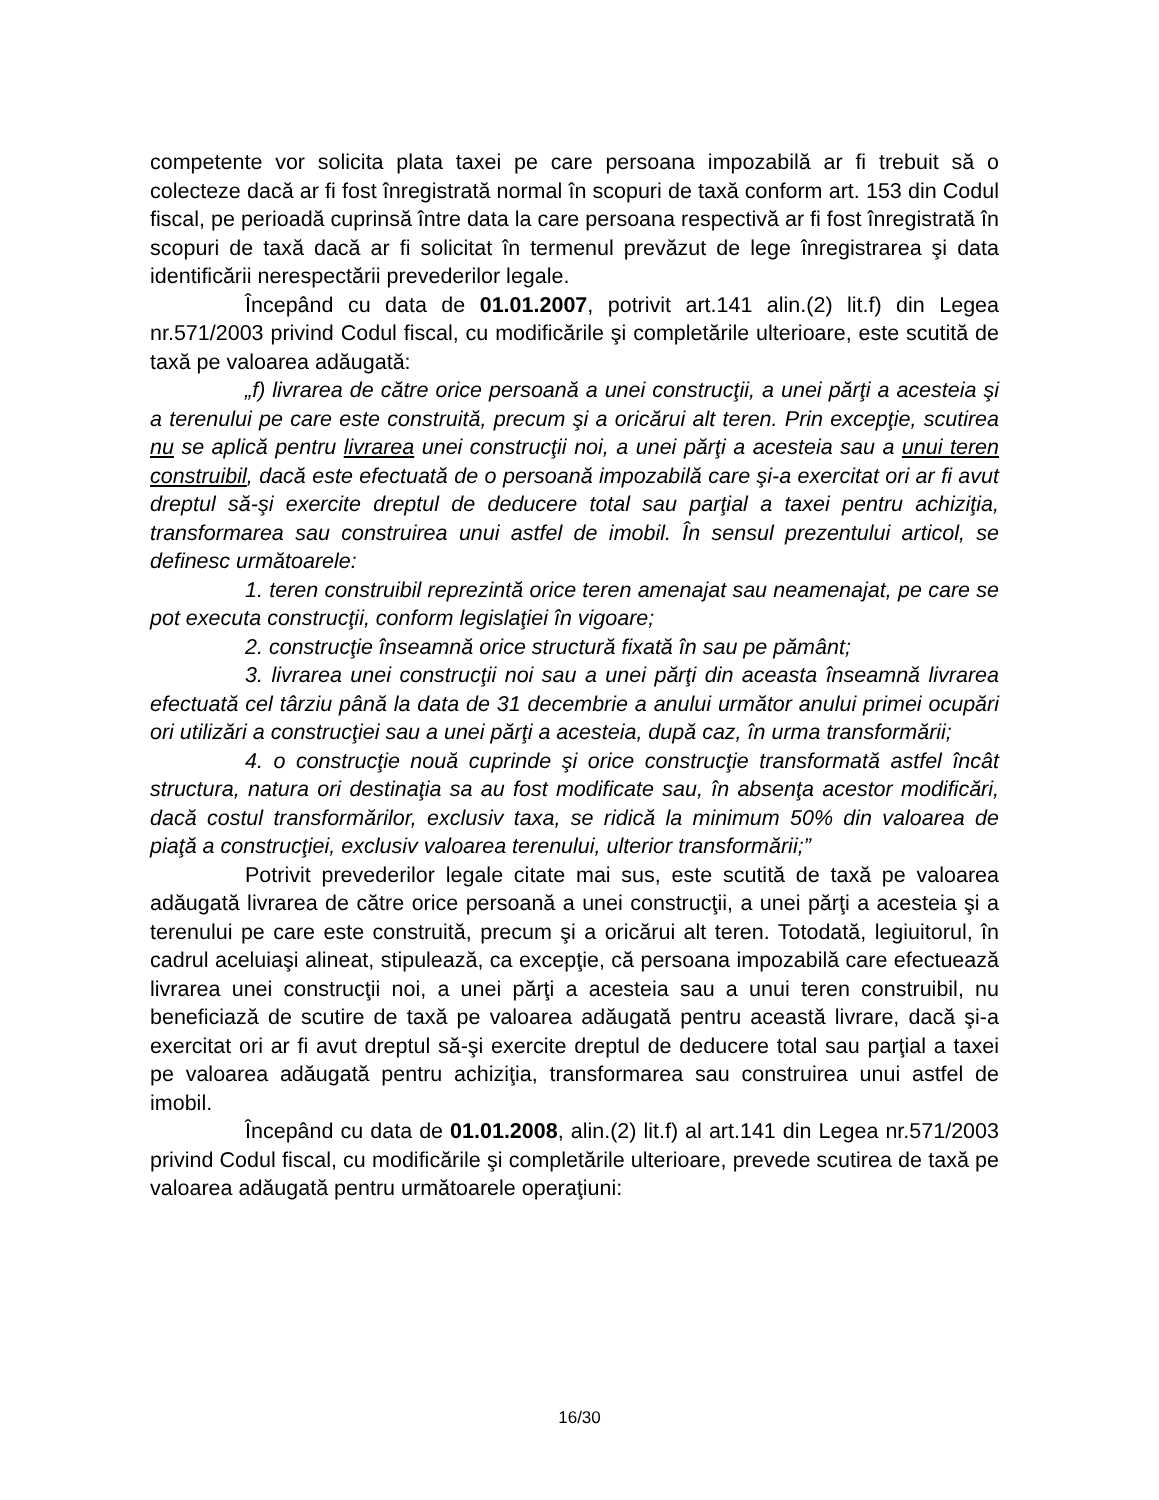competente vor solicita plata taxei pe care persoana impozabilă ar fi trebuit să o colecteze dacă ar fi fost înregistrată normal în scopuri de taxă conform art. 153 din Codul fiscal, pe perioadă cuprinsă între data la care persoana respectivă ar fi fost înregistrată în scopuri de taxă dacă ar fi solicitat în termenul prevăzut de lege înregistrarea şi data identificării nerespectării prevederilor legale.
Începând cu data de 01.01.2007, potrivit art.141 alin.(2) lit.f) din Legea nr.571/2003 privind Codul fiscal, cu modificările şi completările ulterioare, este scutită de taxă pe valoarea adăugată:
„f) livrarea de către orice persoană a unei construcţii, a unei părţi a acesteia şi a terenului pe care este construită, precum şi a oricărui alt teren. Prin excepţie, scutirea nu se aplică pentru livrarea unei construcţii noi, a unei părţi a acesteia sau a unui teren construibil, dacă este efectuată de o persoană impozabilă care şi-a exercitat ori ar fi avut dreptul să-şi exercite dreptul de deducere total sau parţial a taxei pentru achiziţia, transformarea sau construirea unui astfel de imobil. În sensul prezentului articol, se definesc următoarele:
1. teren construibil reprezintă orice teren amenajat sau neamenajat, pe care se pot executa construcţii, conform legislaţiei în vigoare;
2. construcţie înseamnă orice structură fixată în sau pe pământ;
3. livrarea unei construcţii noi sau a unei părţi din aceasta înseamnă livrarea efectuată cel târziu până la data de 31 decembrie a anului următor anului primei ocupări ori utilizări a construcţiei sau a unei părţi a acesteia, după caz, în urma transformării;
4. o construcţie nouă cuprinde şi orice construcţie transformată astfel încât structura, natura ori destinaţia sa au fost modificate sau, în absenţa acestor modificări, dacă costul transformărilor, exclusiv taxa, se ridică la minimum 50% din valoarea de piaţă a construcţiei, exclusiv valoarea terenului, ulterior transformării;”
Potrivit prevederilor legale citate mai sus, este scutită de taxă pe valoarea adăugată livrarea de către orice persoană a unei construcţii, a unei părţi a acesteia şi a terenului pe care este construită, precum şi a oricărui alt teren. Totodată, legiuitorul, în cadrul aceluiaşi alineat, stipulează, ca excepţie, că persoana impozabilă care efectuează livrarea unei construcţii noi, a unei părţi a acesteia sau a unui teren construibil, nu beneficiază de scutire de taxă pe valoarea adăugată pentru această livrare, dacă şi-a exercitat ori ar fi avut dreptul să-şi exercite dreptul de deducere total sau parţial a taxei pe valoarea adăugată pentru achiziţia, transformarea sau construirea unui astfel de imobil.
Începând cu data de 01.01.2008, alin.(2) lit.f) al art.141 din Legea nr.571/2003 privind Codul fiscal, cu modificările şi completările ulterioare, prevede scutirea de taxă pe valoarea adăugată pentru următoarele operaţiuni:
16/30